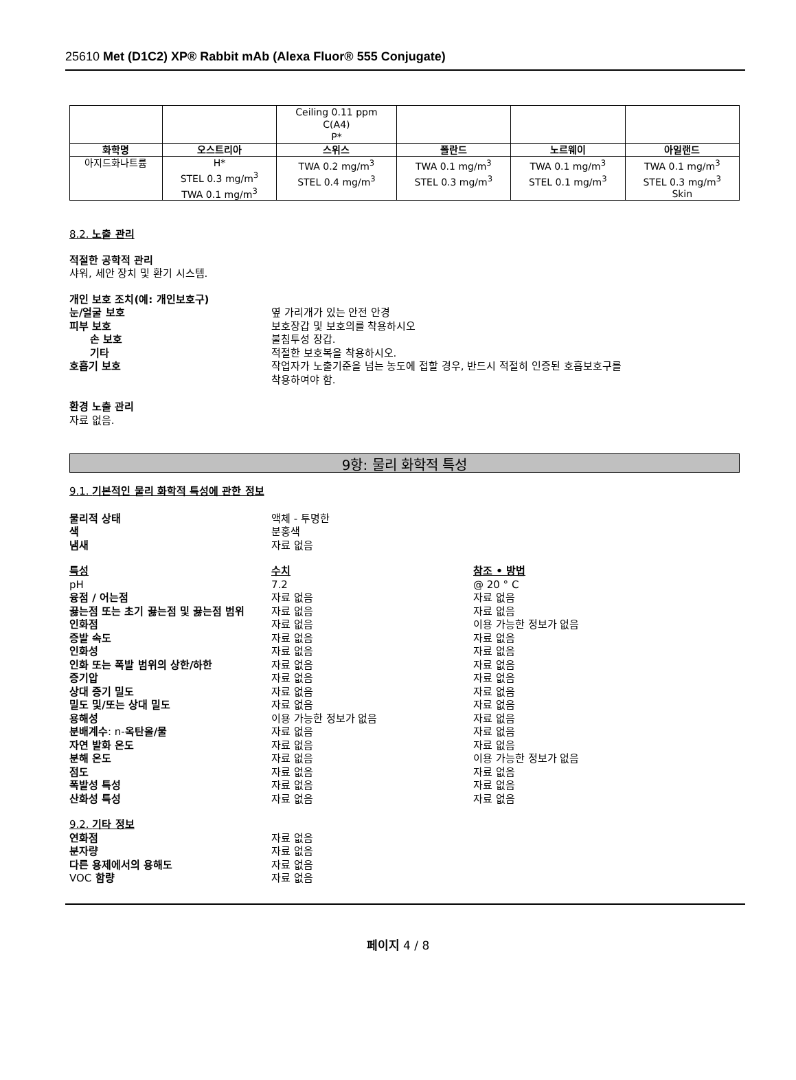25610 Met (D1C2) XP® Rabbit mAb (Alexa Fluor® 555 Conjugate)
| | | Ceiling 0.11 ppm C(A4) P* | | | |
| 화학명 | 오스트리아 | 스위스 | 폴란드 | 노르웨이 | 아일랜드 |
| 아지드화나트륨 | H* STEL 0.3 mg/m<sup>3</sup> TWA 0.1 mg/m<sup>3</sup> | TWA 0.2 mg/m<sup>3</sup> STEL 0.4 mg/m<sup>3</sup> | TWA 0.1 mg/m<sup>3</sup> STEL 0.3 mg/m<sup>3</sup> | TWA 0.1 mg/m<sup>3</sup> STEL 0.1 mg/m<sup>3</sup> | TWA 0.1 mg/m<sup>3</sup> STEL 0.3 mg/m<sup>3</sup> Skin |
8.2. 노출 관리
적절한 공학적 관리
샤워, 세안 장치 및 환기 시스템.
개인 보호 조치(예: 개인보호구)
눈/얼굴 보호 옆 가리개가 있는 안전 안경
피부 보호 보호장갑 및 보호의를 착용하시오
손 보호 불침투성 장갑.
기타 적절한 보호복을 착용하시오.
호흡기 보호 작업자가 노출기준을 넘는 농도에 접할 경우, 반드시 적절히 인증된 호흡보호구를
착용하여야 함.
환경 노출 관리
자료 없음.
9항: 물리 화학적 특성
9.1. 기본적인 물리 화학적 특성에 관한 정보
물리적 상태 액체 - 투명한
색 분홍색
냄새 자료 없음
특성 수치 참조 • 방법
pH 7.2 @ 20 ° C
융점 / 어는점 자료 없음 자료 없음
끓는점 또는 초기 끓는점 및 끓는점 범위 자료 없음 자료 없음
인화점 자료 없음 이용 가능한 정보가 없음
증발 속도 자료 없음 자료 없음
인화성 자료 없음 자료 없음
인화 또는 폭발 범위의 상한/하한 자료 없음 자료 없음
증기압 자료 없음 자료 없음
상대 증기 밀도 자료 없음 자료 없음
밀도 및/또는 상대 밀도 자료 없음 자료 없음
용해성 이용 가능한 정보가 없음 자료 없음
분배계수: n-옥탄올/물 자료 없음 자료 없음
자연 발화 온도 자료 없음 자료 없음
분해 온도 자료 없음 이용 가능한 정보가 없음
점도 자료 없음 자료 없음
폭발성 특성 자료 없음 자료 없음
산화성 특성 자료 없음 자료 없음
9.2. 기타 정보
연화점 자료 없음
분자량 자료 없음
다른 용제에서의 용해도 자료 없음
VOC 함량 자료 없음
페이지 4 / 8